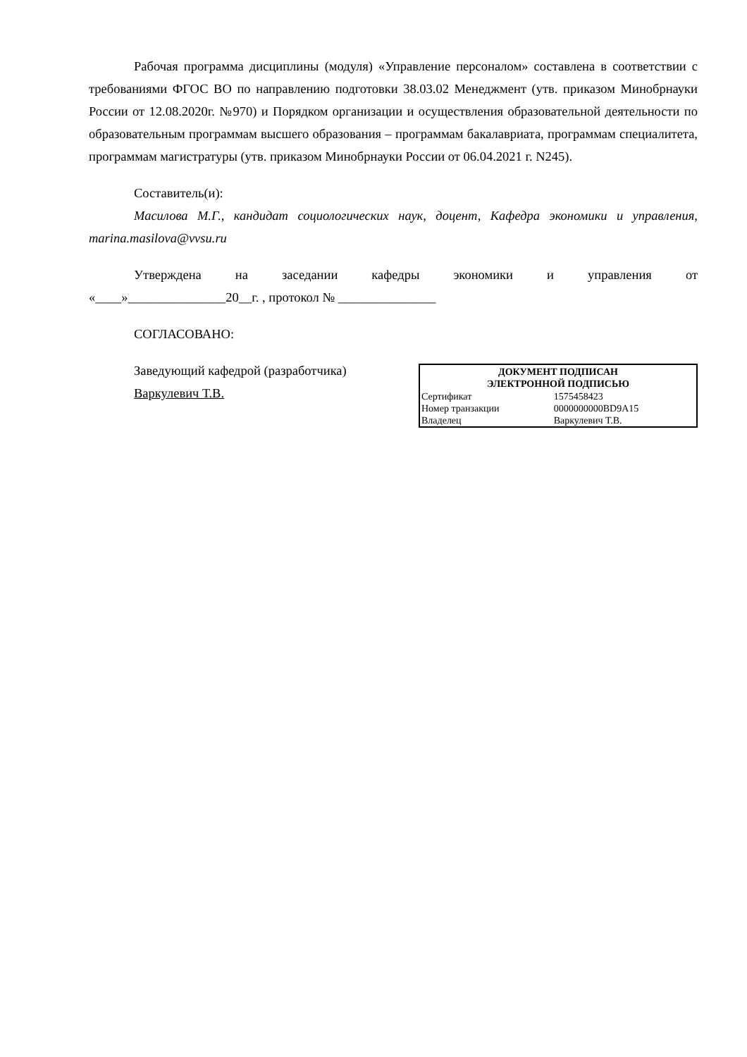Рабочая программа дисциплины (модуля) «Управление персоналом» составлена в соответствии с требованиями ФГОС ВО по направлению подготовки 38.03.02 Менеджмент (утв. приказом Минобрнауки России от 12.08.2020г. №970) и Порядком организации и осуществления образовательной деятельности по образовательным программам высшего образования – программам бакалавриата, программам специалитета, программам магистратуры (утв. приказом Минобрнауки России от 06.04.2021 г. N245).
Составитель(и):
Масилова М.Г., кандидат социологических наук, доцент, Кафедра экономики и управления, marina.masilova@vvsu.ru
Утверждена на заседании кафедры экономики и управления от
«____»_______________20__г. , протокол № _______________
СОГЛАСОВАНО:
Заведующий кафедрой (разработчика)
Варкулевич Т.В.
| ДОКУМЕНТ ПОДПИСАН ЭЛЕКТРОННОЙ ПОДПИСЬЮ | |
| --- | --- |
| Сертификат | 1575458423 |
| Номер транзакции | 0000000000BD9A15 |
| Владелец | Варкулевич Т.В. |